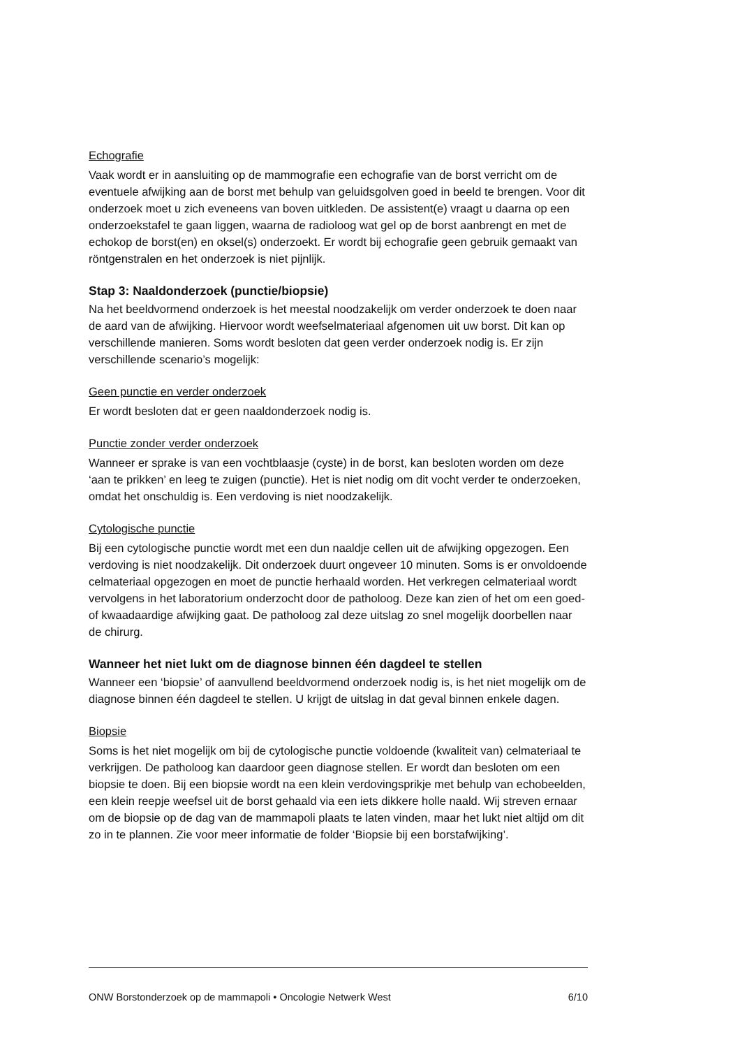Echografie
Vaak wordt er in aansluiting op de mammografie een echografie van de borst verricht om de eventuele afwijking aan de borst met behulp van geluidsgolven goed in beeld te brengen. Voor dit onderzoek moet u zich eveneens van boven uitkleden. De assistent(e) vraagt u daarna op een onderzoekstafel te gaan liggen, waarna de radioloog wat gel op de borst aanbrengt en met de echokop de borst(en) en oksel(s) onderzoekt. Er wordt bij echografie geen gebruik gemaakt van röntgenstralen en het onderzoek is niet pijnlijk.
Stap 3: Naaldonderzoek (punctie/biopsie)
Na het beeldvormend onderzoek is het meestal noodzakelijk om verder onderzoek te doen naar de aard van de afwijking. Hiervoor wordt weefselmateriaal afgenomen uit uw borst. Dit kan op verschillende manieren. Soms wordt besloten dat geen verder onder­zoek nodig is. Er zijn verschillende scenario’s mogelijk:
Geen punctie en verder onderzoek
Er wordt besloten dat er geen naaldonderzoek nodig is.
Punctie zonder verder onderzoek
Wanneer er sprake is van een vochtblaasje (cyste) in de borst, kan besloten worden om deze ‘aan te prikken’ en leeg te zuigen (punctie). Het is niet nodig om dit vocht verder te onderzoeken, omdat het onschuldig is. Een verdoving is niet noodzakelijk.
Cytologische punctie
Bij een cytologische punctie wordt met een dun naaldje cellen uit de afwijking opgezo­gen. Een verdoving is niet noodzakelijk. Dit onderzoek duurt ongeveer 10 minuten. Soms is er onvoldoende celmateriaal opgezogen en moet de punctie herhaald worden. Het verkregen celmateriaal wordt vervolgens in het laboratorium onderzocht door de patho­loog. Deze kan zien of het om een goed- of kwaadaardige afwijking gaat. De patholoog zal deze uitslag zo snel mogelijk doorbellen naar de chirurg.
Wanneer het niet lukt om de diagnose binnen één dagdeel te stellen
Wanneer een ‘biopsie’ of aanvullend beeldvormend onderzoek nodig is, is het niet mo­gelijk om de diagnose binnen één dagdeel te stellen. U krijgt de uitslag in dat geval bin­nen enkele dagen.
Biopsie
Soms is het niet mogelijk om bij de cytologische punctie voldoende (kwaliteit van) cel­materiaal te verkrijgen. De patholoog kan daardoor geen diagnose stellen. Er wordt dan besloten om een biopsie te doen. Bij een biopsie wordt na een klein verdovingsprikje met behulp van echobeelden, een klein reepje weefsel uit de borst gehaald via een iets dikkere holle naald. Wij streven ernaar om de biopsie op de dag van de mammapoli plaats te laten vinden, maar het lukt niet altijd om dit zo in te plannen. Zie voor meer informatie de folder ‘Biopsie bij een borstafwijking’.
ONW Borstonderzoek op de mammapoli • Oncologie Netwerk West 6/10